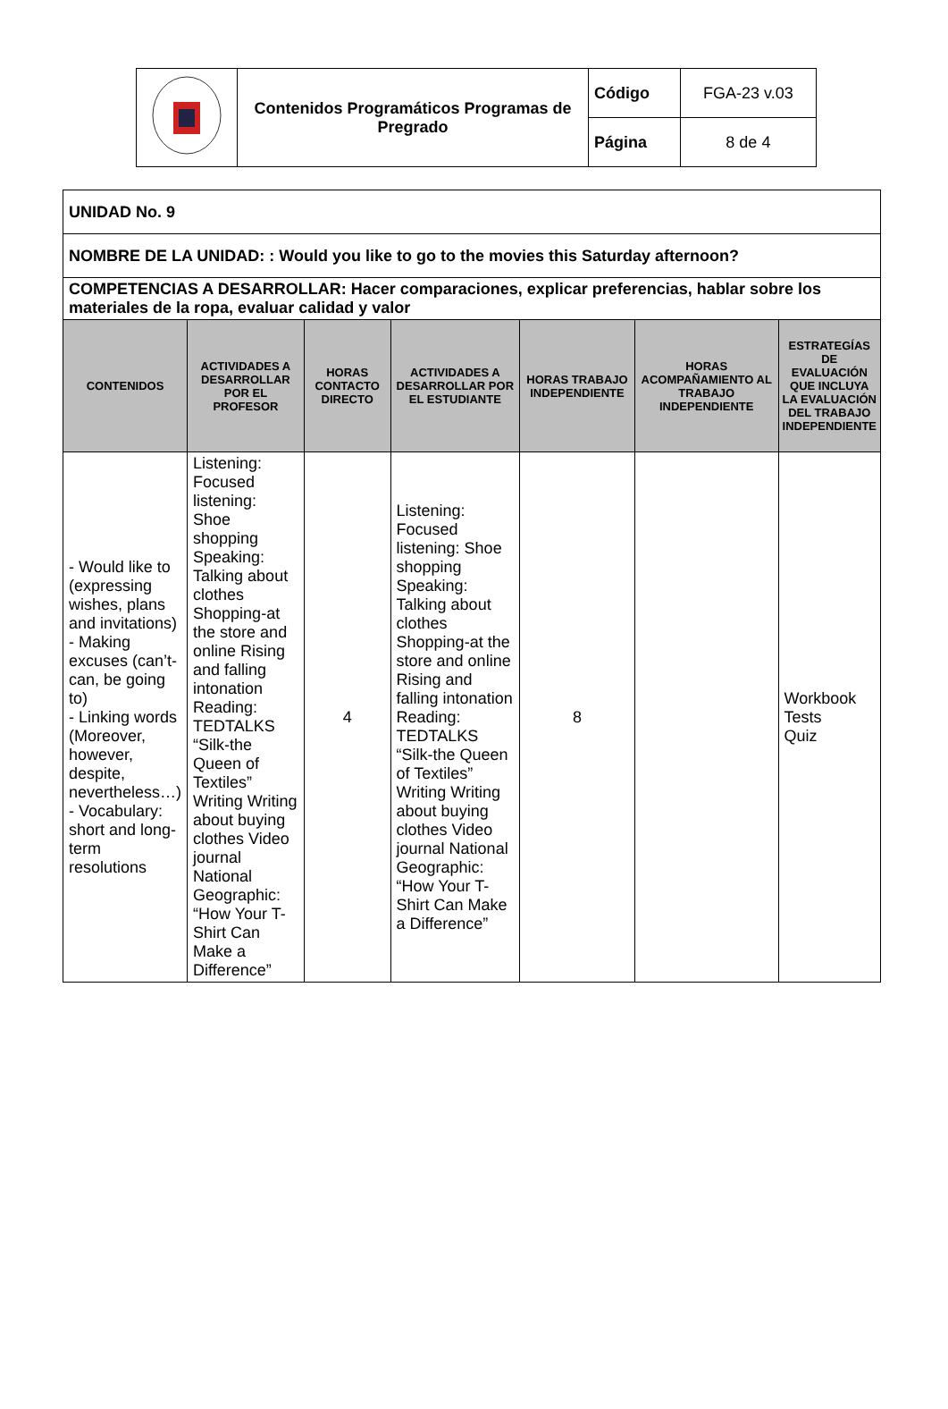| | Contenidos Programáticos Programas de Pregrado | Código | FGA-23 v.03 |
| | | Página | 8 de 4 |
| UNIDAD No. 9 | | | | | | |
| NOMBRE DE LA UNIDAD: : Would you like to go to the movies this Saturday afternoon? | | | | | | |
| COMPETENCIAS A DESARROLLAR: Hacer comparaciones, explicar preferencias, hablar sobre los materiales de la ropa, evaluar calidad y valor | | | | | | |
| CONTENIDOS | ACTIVIDADES A DESARROLLAR POR EL PROFESOR | HORAS CONTACTO DIRECTO | ACTIVIDADES A DESARROLLAR POR EL ESTUDIANTE | HORAS TRABAJO INDEPENDIENTE | HORAS ACOMPAÑAMIENTO AL TRABAJO INDEPENDIENTE | ESTRATEGÍAS DE EVALUACIÓN QUE INCLUYA LA EVALUACIÓN DEL TRABAJO INDEPENDIENTE |
| - Would like to (expressing wishes, plans and invitations) - Making excuses (can’t- can, be going to) - Linking words (Moreover, however, despite, nevertheless…) - Vocabulary: short and long-term resolutions | Listening: Focused listening: Shoe shopping Speaking: Talking about clothes Shopping-at the store and online Rising and falling intonation Reading: TEDTALKS “Silk-the Queen of Textiles” Writing Writing about buying clothes Video journal National Geographic: “How Your T-Shirt Can Make a Difference” | 4 | Listening: Focused listening: Shoe shopping Speaking: Talking about clothes Shopping-at the store and online Rising and falling intonation Reading: TEDTALKS “Silk-the Queen of Textiles” Writing Writing about buying clothes Video journal National Geographic: “How Your T-Shirt Can Make a Difference” | 8 | | Workbook Tests Quiz |